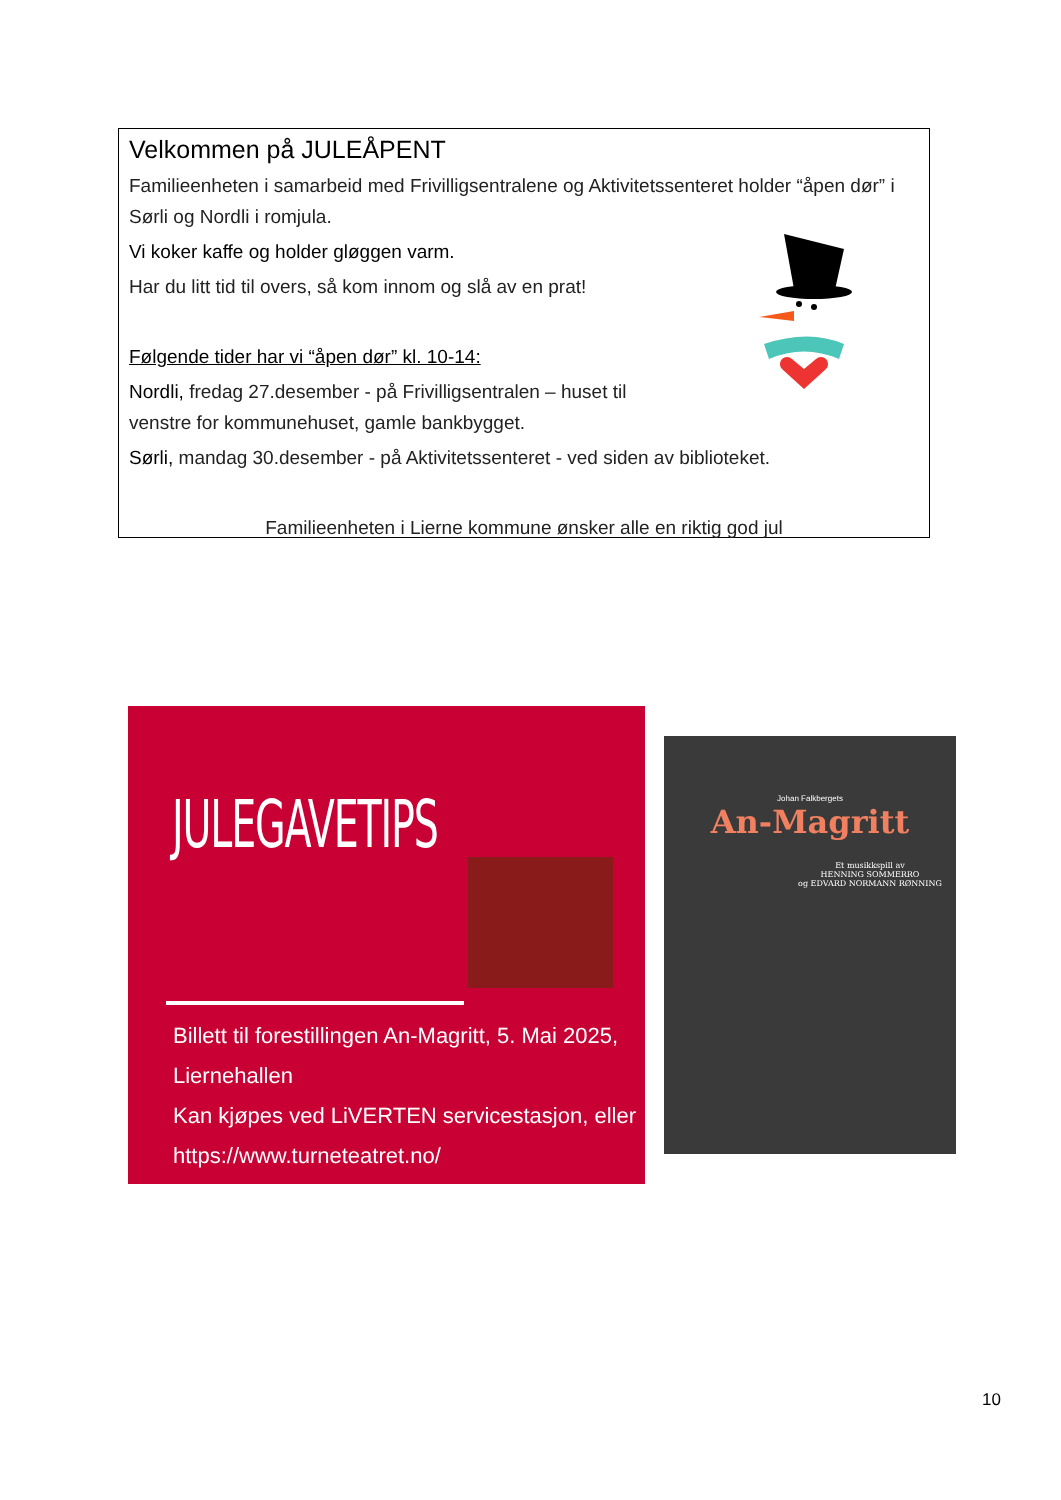Velkommen på JULEÅPENT
Familieenheten i samarbeid med Frivilligsentralene og Aktivitetssenteret holder “åpen dør” i Sørli og Nordli i romjula.
Vi koker kaffe og holder gløggen varm.
Har du litt tid til overs, så kom innom og slå av en prat!
Følgende tider har vi “åpen dør” kl. 10-14:
Nordli, fredag 27.desember - på Frivilligsentralen – huset til venstre for kommunehuset, gamle bankbygget.
Sørli, mandag 30.desember - på Aktivitetssenteret - ved siden av biblioteket.
Familieenheten i Lierne kommune ønsker alle en riktig god jul
JULEGAVETIPS
Billett til forestillingen An-Magritt, 5. Mai 2025, Liernehallen
Kan kjøpes ved LiVERTEN servicestasjon, eller
https://www.turneteatret.no/
Johan Falkbergets
An-Magritt
Et musikkspill av
HENNING SOMMERRO
og EDVARD NORMANN RØNNING
10